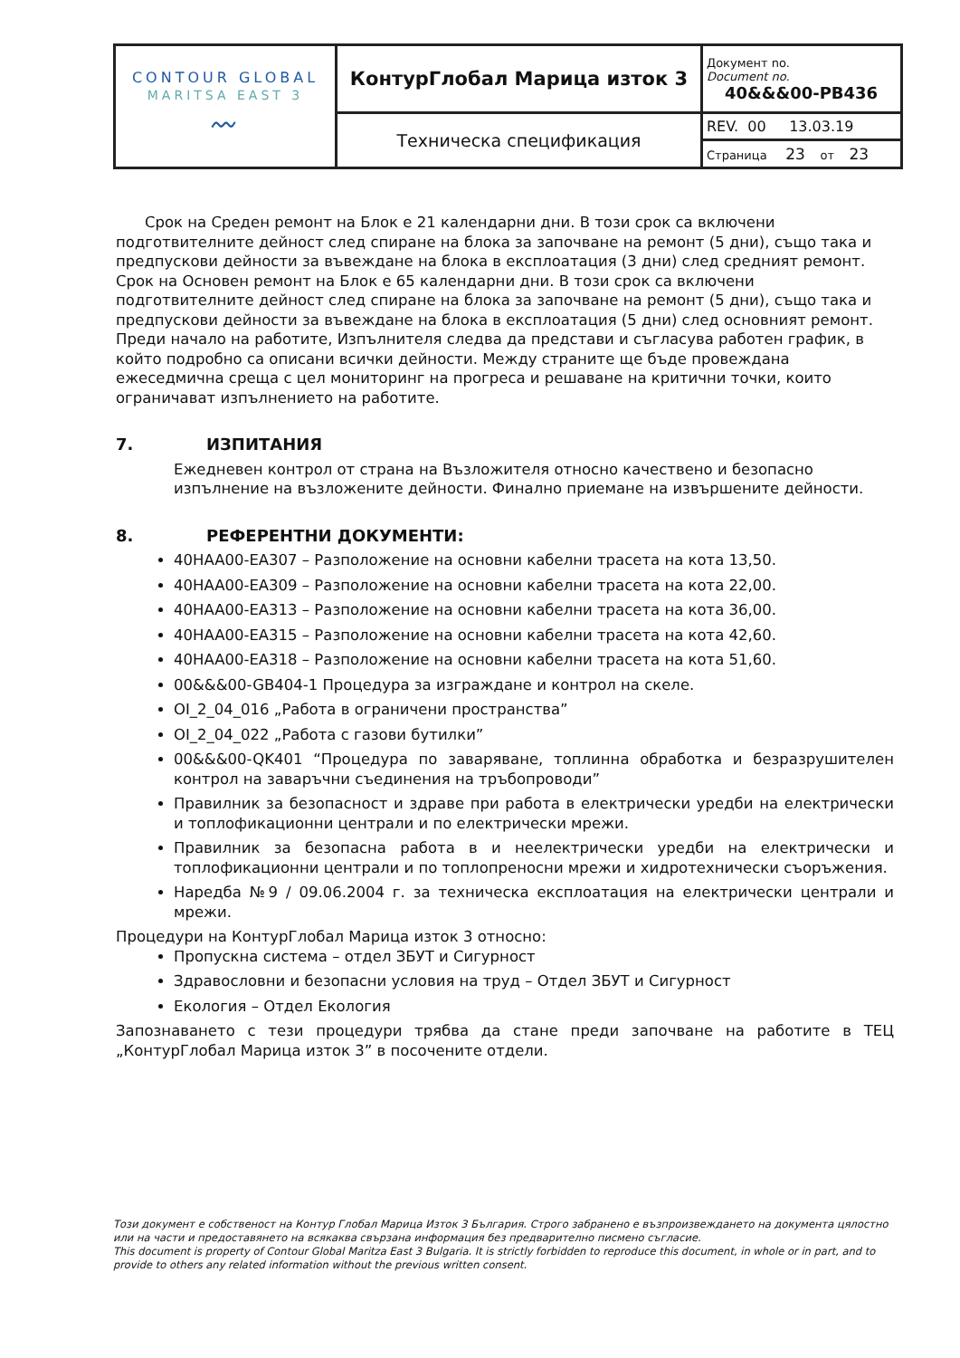| CONTOUR GLOBAL MARITSA EAST 3 〰 | КонтурГлобал Марица изток 3 | Документ no. Document no. 40&&&00-PB436 |
| | Техническа спецификация | REV. 00 13.03.19 |
| | | Страница 23 от 23 |
Срок на Среден ремонт на Блок е 21 календарни дни. В този срок са включени подготвителните дейност след спиране на блока за започване на ремонт (5 дни), също така и предпускови дейности за въвеждане на блока в експлоатация (3 дни) след средният ремонт. Срок на Основен ремонт на Блок е 65 календарни дни. В този срок са включени подготвителните дейност след спиране на блока за започване на ремонт (5 дни), също така и предпускови дейности за въвеждане на блока в експлоатация (5 дни) след основният ремонт. Преди начало на работите, Изпълнителя следва да представи и съгласува работен график, в който подробно са описани всички дейности. Между страните ще бъде провеждана ежеседмична среща с цел мониторинг на прогреса и решаване на критични точки, които ограничават изпълнението на работите.
7. ИЗПИТАНИЯ
Ежедневен контрол от страна на Възложителя относно качествено и безопасно изпълнение на възложените дейности. Финално приемане на извършените дейности.
8. РЕФЕРЕНТНИ ДОКУМЕНТИ:
40HAA00-EA307 – Разположение на основни кабелни трасета на кота 13,50.
40HAA00-EA309 – Разположение на основни кабелни трасета на кота 22,00.
40HAA00-EA313 – Разположение на основни кабелни трасета на кота 36,00.
40HAA00-EA315 – Разположение на основни кабелни трасета на кота 42,60.
40HAA00-EA318 – Разположение на основни кабелни трасета на кота 51,60.
00&&&00-GB404-1 Процедура за изграждане и контрол на скеле.
OI_2_04_016 „Работа в ограничени пространства”
OI_2_04_022 „Работа с газови бутилки”
00&&&00-QK401 “Процедура по заваряване, топлинна обработка и безразрушителен контрол на заваръчни съединения на тръбопроводи”
Правилник за безопасност и здраве при работа в електрически уредби на електрически и топлофикационни централи и по електрически мрежи.
Правилник за безопасна работа в и неелектрически уредби на електрически и топлофикационни централи и по топлопреносни мрежи и хидротехнически съоръжения.
Наредба №9 / 09.06.2004 г. за техническа експлоатация на електрически централи и мрежи.
Процедури на КонтурГлобал Марица изток 3 относно:
Пропускна система – отдел ЗБУТ и Сигурност
Здравословни и безопасни условия на труд – Отдел ЗБУТ и Сигурност
Екология – Отдел Екология
Запознаването с тези процедури трябва да стане преди започване на работите в ТЕЦ „КонтурГлобал Марица изток 3” в посочените отдели.
Този документ е собственост на Контур Глобал Марица Изток 3 България. Строго забранено е възпроизвеждането на документа цялостно или на части и предоставянето на всякаква свързана информация без предварително писмено съгласие.
This document is property of Contour Global Maritza East 3 Bulgaria. It is strictly forbidden to reproduce this document, in whole or in part, and to provide to others any related information without the previous written consent.